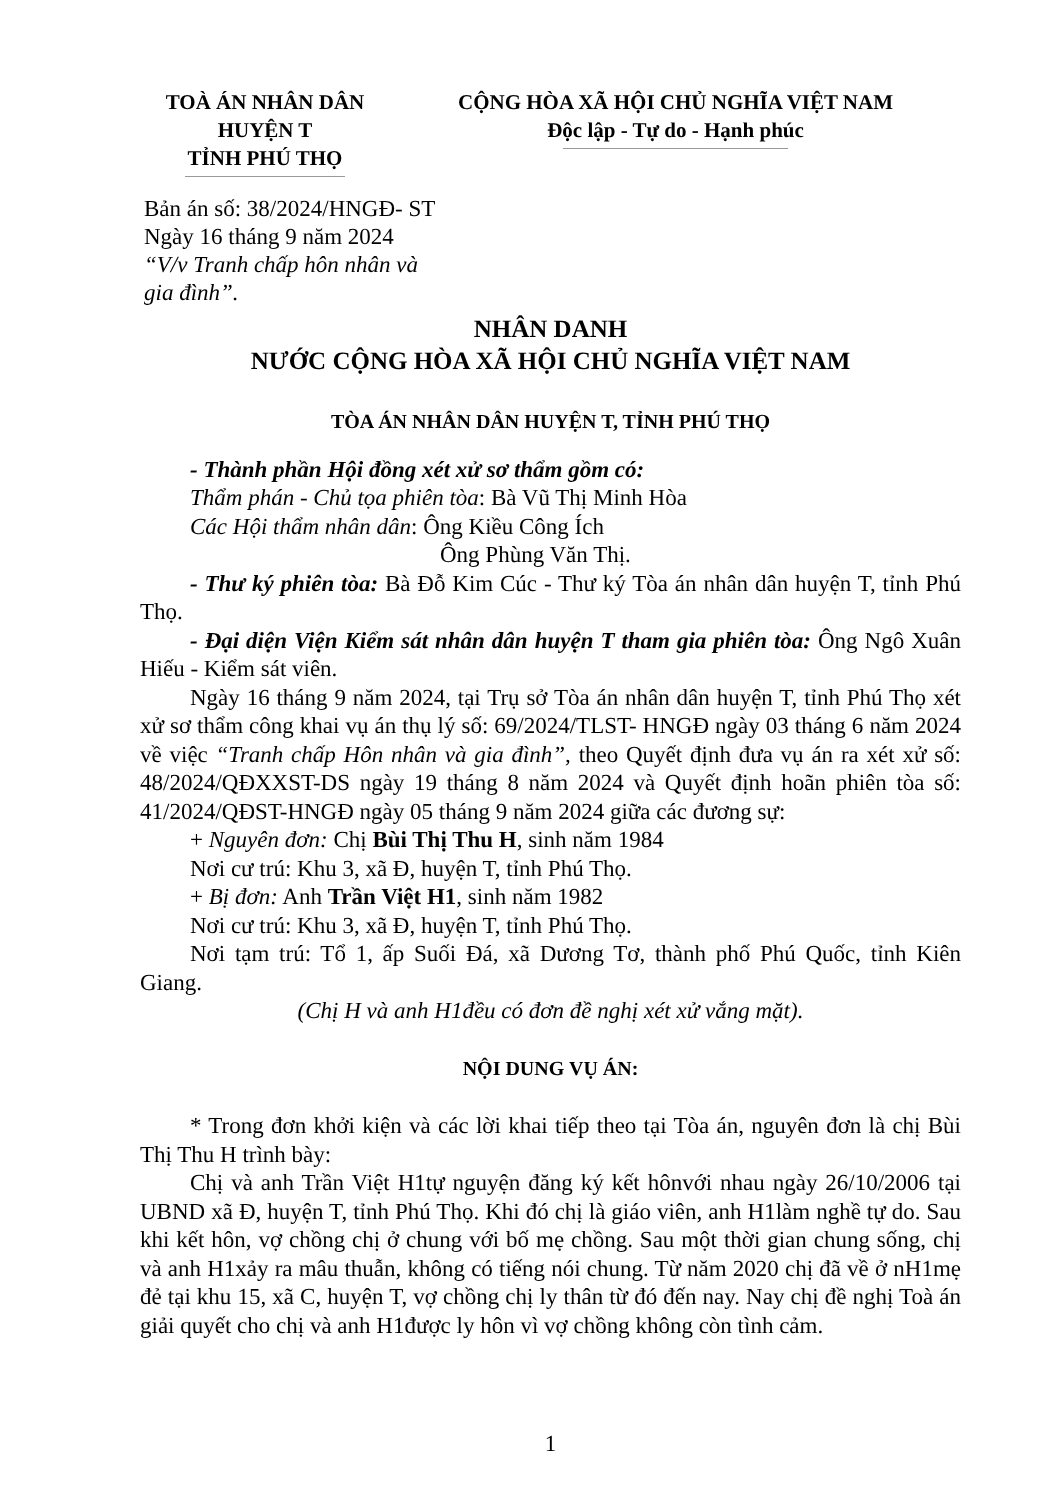TOÀ ÁN NHÂN DÂN
HUYỆN T
TỈNH PHÚ THỌ
CỘNG HÒA XÃ HỘI CHỦ NGHĨA VIỆT NAM
Độc lập - Tự do - Hạnh phúc
Bản án số: 38/2024/HNGĐ- ST
Ngày 16 tháng 9 năm 2024
“V/v Tranh chấp hôn nhân và
gia đình”.
NHÂN DANH
NƯỚC CỘNG HÒA XÃ HỘI CHỦ NGHĨA VIỆT NAM
TÒA ÁN NHÂN DÂN HUYỆN T, TỈNH PHÚ THỌ
- Thành phần Hội đồng xét xử sơ thẩm gồm có:
Thẩm phán - Chủ tọa phiên tòa: Bà Vũ Thị Minh Hòa
Các Hội thẩm nhân dân: Ông Kiều Công Ích
Ông Phùng Văn Thị.
- Thư ký phiên tòa: Bà Đỗ Kim Cúc - Thư ký Tòa án nhân dân huyện T, tỉnh Phú Thọ.
- Đại diện Viện Kiểm sát nhân dân huyện T tham gia phiên tòa: Ông Ngô Xuân Hiếu - Kiểm sát viên.
Ngày 16 tháng 9 năm 2024, tại Trụ sở Tòa án nhân dân huyện T, tỉnh Phú Thọ xét xử sơ thẩm công khai vụ án thụ lý số: 69/2024/TLST- HNGĐ ngày 03 tháng 6 năm 2024 về việc “Tranh chấp Hôn nhân và gia đình”, theo Quyết định đưa vụ án ra xét xử số: 48/2024/QĐXXST-DS ngày 19 tháng 8 năm 2024 và Quyết định hoãn phiên tòa số: 41/2024/QĐST-HNGĐ ngày 05 tháng 9 năm 2024 giữa các đương sự:
+ Nguyên đơn: Chị Bùi Thị Thu H, sinh năm 1984
Nơi cư trú: Khu 3, xã Đ, huyện T, tỉnh Phú Thọ.
+ Bị đơn: Anh Trần Việt H1, sinh năm 1982
Nơi cư trú: Khu 3, xã Đ, huyện T, tỉnh Phú Thọ.
Nơi tạm trú: Tổ 1, ấp Suối Đá, xã Dương Tơ, thành phố Phú Quốc, tỉnh Kiên Giang.
(Chị H và anh H1đều có đơn đề nghị xét xử vắng mặt).
NỘI DUNG VỤ ÁN:
* Trong đơn khởi kiện và các lời khai tiếp theo tại Tòa án, nguyên đơn là chị Bùi Thị Thu H trình bày:
Chị và anh Trần Việt H1tự nguyện đăng ký kết hônvới nhau ngày 26/10/2006 tại UBND xã Đ, huyện T, tỉnh Phú Thọ. Khi đó chị là giáo viên, anh H1làm nghề tự do. Sau khi kết hôn, vợ chồng chị ở chung với bố mẹ chồng. Sau một thời gian chung sống, chị và anh H1xảy ra mâu thuẫn, không có tiếng nói chung. Từ năm 2020 chị đã về ở nH1mẹ đẻ tại khu 15, xã C, huyện T, vợ chồng chị ly thân từ đó đến nay. Nay chị đề nghị Toà án giải quyết cho chị và anh H1được ly hôn vì vợ chồng không còn tình cảm.
1